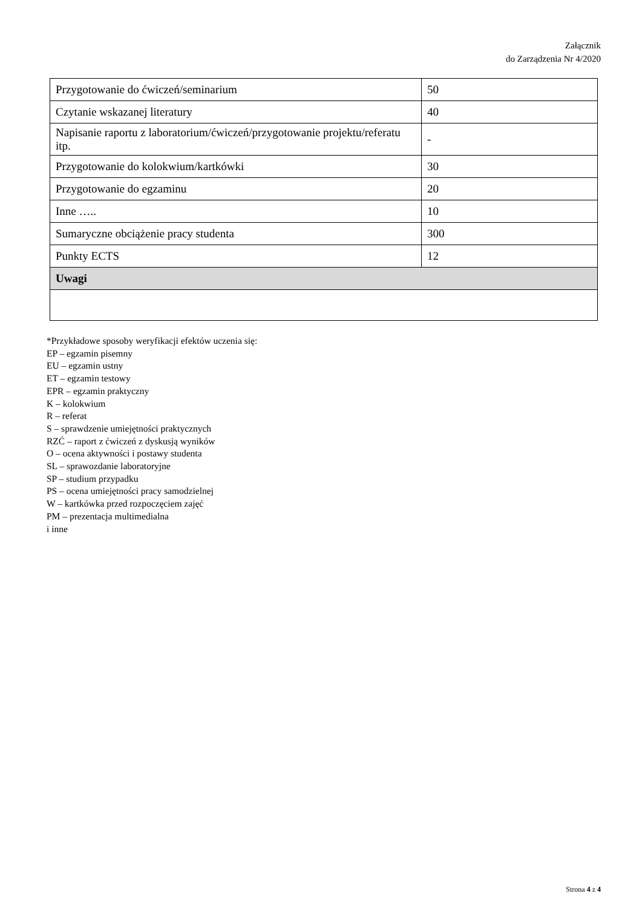Załącznik
do Zarządzenia Nr 4/2020
| Przygotowanie do ćwiczeń/seminarium | 50 |
| Czytanie wskazanej literatury | 40 |
| Napisanie raportu z laboratorium/ćwiczeń/przygotowanie projektu/referatu itp. | - |
| Przygotowanie do kolokwium/kartkówki | 30 |
| Przygotowanie do egzaminu | 20 |
| Inne ….. | 10 |
| Sumaryczne obciążenie pracy studenta | 300 |
| Punkty ECTS | 12 |
| Uwagi | |
*Przykładowe sposoby weryfikacji efektów uczenia się:
EP – egzamin pisemny
EU – egzamin ustny
ET – egzamin testowy
EPR – egzamin praktyczny
K – kolokwium
R – referat
S – sprawdzenie umiejętności praktycznych
RZĆ – raport z ćwiczeń z dyskusją wyników
O – ocena aktywności i postawy studenta
SL – sprawozdanie laboratoryjne
SP – studium przypadku
PS – ocena umiejętności pracy samodzielnej
W – kartkówka przed rozpoczęciem zajęć
PM – prezentacja multimedialna
i inne
Strona 4 z 4